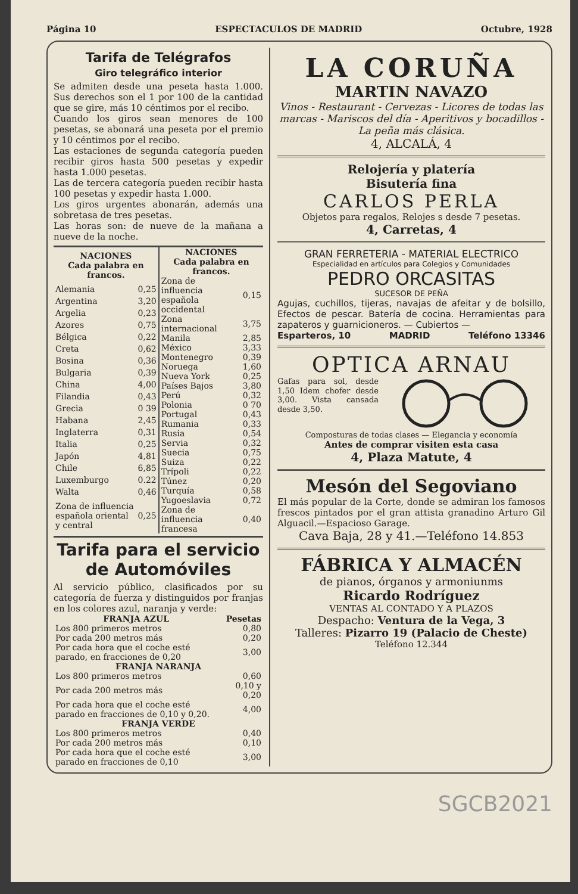Página 10 ESPECTACULOS DE MADRID Octubre, 1928
Tarifa de Telégrafos
Giro telegráfico interior
Se admiten desde una peseta hasta 1.000. Sus derechos son el 1 por 100 de la cantidad que se gire, más 10 céntimos por el recibo.
Cuando los giros sean menores de 100 pesetas, se abonará una peseta por el premio y 10 céntimos por el recibo.
Las estaciones de segunda categoría pueden recibir giros hasta 500 pesetas y expedir hasta 1.000 pesetas.
Las de tercera categoría pueden recibir hasta 100 pesetas y expedir hasta 1.000.
Los giros urgentes abonarán, además una sobretasa de tres pesetas.
Las horas son: de nueve de la mañana a nueve de la noche.
| NACIONES Cada palabra en francos. | |
| --- | --- |
| Alemania | 0,25 |
| Argentina | 3,20 |
| Argelia | 0,23 |
| Azores | 0,75 |
| Bélgica | 0,22 |
| Creta | 0,62 |
| Bosina | 0,36 |
| Bulgaria | 0,39 |
| China | 4,00 |
| Filandia | 0,43 |
| Grecia | 0 39 |
| Habana | 2,45 |
| Inglaterra | 0,31 |
| Italia | 0,25 |
| Japón | 4,81 |
| Chile | 6,85 |
| Luxemburgo | 0.22 |
| Walta | 0,46 |
| Zona de influencia española oriental y central | 0,25 |
| NACIONES Cada palabra en francos. | |
| --- | --- |
| Zona de influencia española occidental | 0,15 |
| Zona internacional | 3,75 |
| Manila | 2,85 |
| México | 3,33 |
| Montenegro | 0,39 |
| Noruega | 1,60 |
| Nueva York | 0,25 |
| Países Bajos | 3,80 |
| Perú | 0,32 |
| Polonia | 0 70 |
| Portugal | 0,43 |
| Rumania | 0,33 |
| Rusia | 0,54 |
| Servia | 0,32 |
| Suecia | 0,75 |
| Suiza | 0,22 |
| Trípoli | 0,22 |
| Túnez | 0,20 |
| Turquía | 0,58 |
| Yugoeslavia | 0,72 |
| Zona de influencia francesa | 0,40 |
Tarifa para el servicio de Automóviles
Al servicio público, clasificados por su categoría de fuerza y distinguidos por franjas en los colores azul, naranja y verde:
| FRANJA AZUL | Pesetas |
| --- | --- |
| Los 800 primeros metros | 0,80 |
| Por cada 200 metros más | 0,20 |
| Por cada hora que el coche esté parado, en fracciones de 0,20 | 3,00 |
| FRANJA NARANJA | |
| Los 800 primeros metros | 0,60 |
| Por cada 200 metros más | 0,10 y 0,20 |
| Por cada hora que el coche esté parado en fracciones de 0,10 y 0,20. | 4,00 |
| FRANJA VERDE | |
| Los 800 primeros metros | 0,40 |
| Por cada 200 metros más | 0,10 |
| Por cada hora que el coche esté parado en fracciones de 0,10 | 3,00 |
LA CORUÑA
MARTIN NAVAZO
Vinos - Restaurant - Cervezas - Licores de todas las marcas - Mariscos del día - Aperitivos y bocadillos - La peña más clásica.
4, ALCALÁ, 4
Relojería y platería
Bisutería fina
CARLOS PERLA
Objetos para regalos, Relojes s desde 7 pesetas.
4, Carretas, 4
GRAN FERRETERIA - MATERIAL ELECTRICO
Especialidad en artículos para Colegios y Comunidades
PEDRO ORCASITAS
SUCESOR DE PEÑA
Agujas, cuchillos, tijeras, navajas de afeitar y de bolsillo, Efectos de pescar. Batería de cocina. Herramientas para zapateros y guarnicioneros. — Cubiertos —
Esparteros, 10 MADRID Teléfono 13346
OPTICA ARNAU
Gafas para sol, desde 1,50 Idem chofer desde 3,00. Vista cansada desde 3,50.
Composturas de todas clases — Elegancia y economía
Antes de comprar visiten esta casa
4, Plaza Matute, 4
Mesón del Segoviano
El más popular de la Corte, donde se admiran los famosos frescos pintados por el gran attista granadino Arturo Gil Alguacil.—Espacioso Garage.
Cava Baja, 28 y 41.—Teléfono 14.853
FÁBRICA Y ALMACÉN
de pianos, órganos y armoniunms
Ricardo Rodríguez
VENTAS AL CONTADO Y A PLAZOS
Despacho: Ventura de la Vega, 3
Talleres: Pizarro 19 (Palacio de Cheste)
Teléfono 12.344
SGCB2021